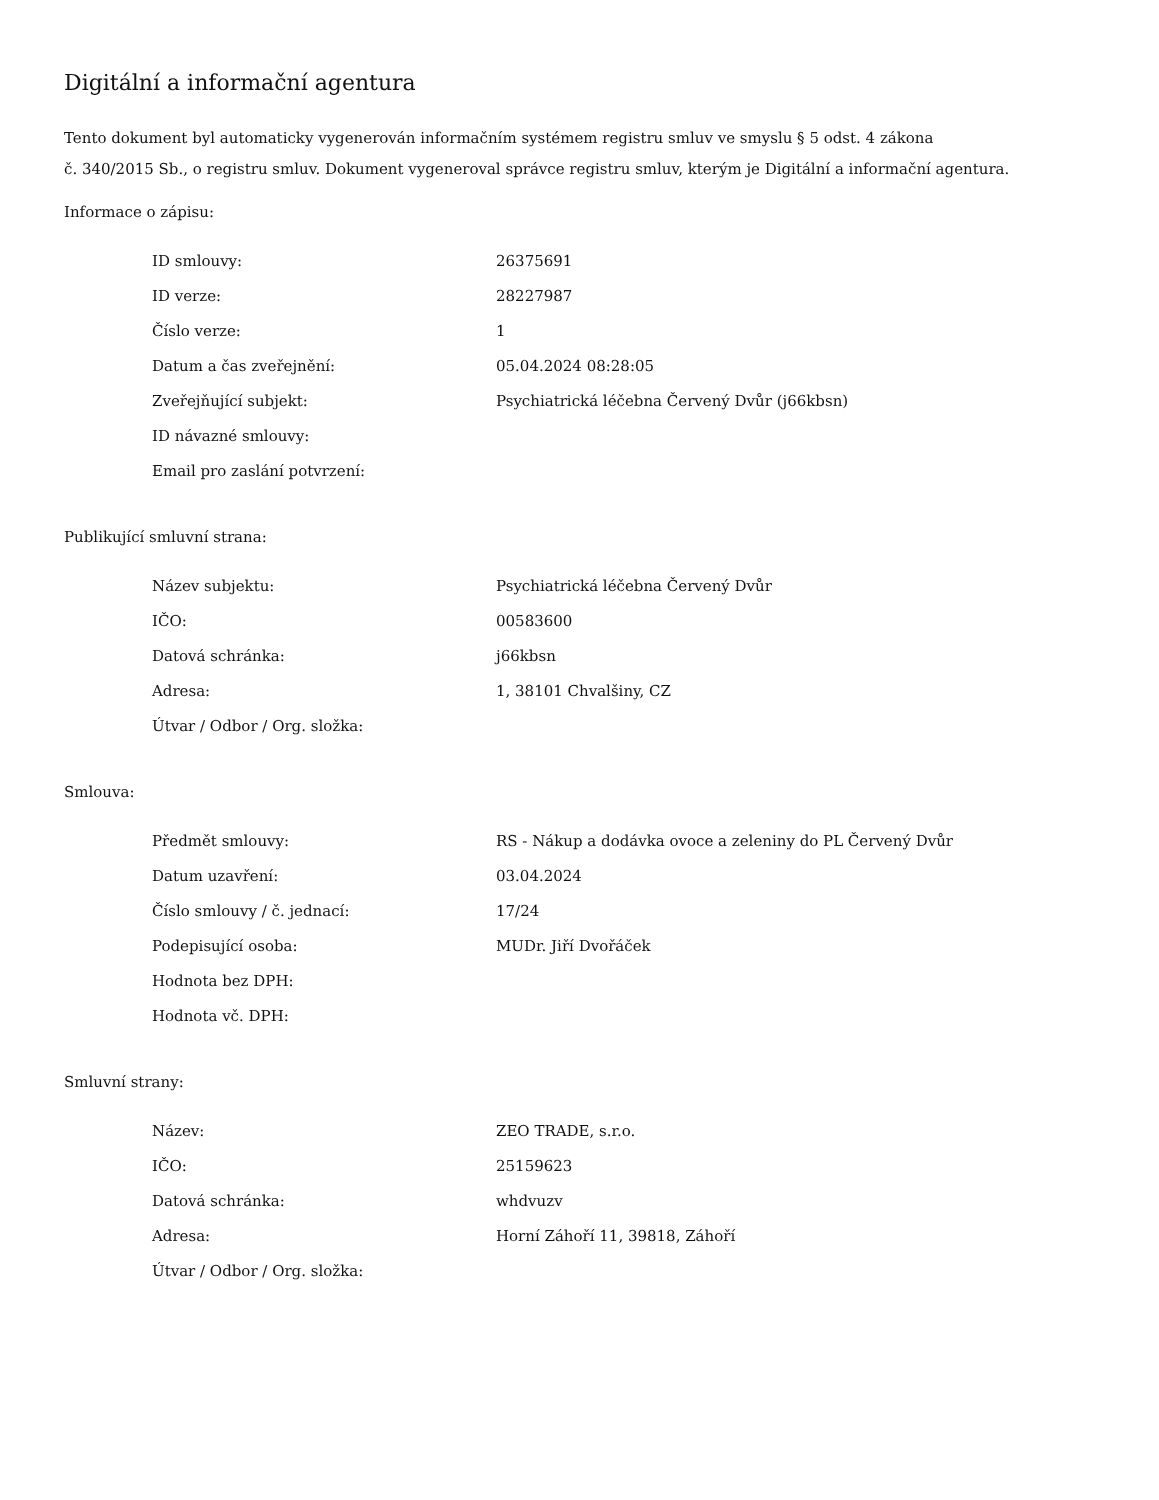Digitální a informační agentura
Tento dokument byl automaticky vygenerován informačním systémem registru smluv ve smyslu § 5 odst. 4 zákona
č. 340/2015 Sb., o registru smluv. Dokument vygeneroval správce registru smluv, kterým je Digitální a informační agentura.
Informace o zápisu:
| ID smlouvy: | 26375691 |
| ID verze: | 28227987 |
| Číslo verze: | 1 |
| Datum a čas zveřejnění: | 05.04.2024 08:28:05 |
| Zveřejňující subjekt: | Psychiatrická léčebna Červený Dvůr (j66kbsn) |
| ID návazné smlouvy: | |
| Email pro zaslání potvrzení: | |
Publikující smluvní strana:
| Název subjektu: | Psychiatrická léčebna Červený Dvůr |
| IČO: | 00583600 |
| Datová schránka: | j66kbsn |
| Adresa: | 1, 38101 Chvalšiny, CZ |
| Útvar / Odbor / Org. složka: | |
Smlouva:
| Předmět smlouvy: | RS - Nákup a dodávka ovoce a zeleniny do PL Červený Dvůr |
| Datum uzavření: | 03.04.2024 |
| Číslo smlouvy / č. jednací: | 17/24 |
| Podepisující osoba: | MUDr. Jiří Dvořáček |
| Hodnota bez DPH: | |
| Hodnota vč. DPH: | |
Smluvní strany:
| Název: | ZEO TRADE, s.r.o. |
| IČO: | 25159623 |
| Datová schránka: | whdvuzv |
| Adresa: | Horní Záhoří 11, 39818, Záhoří |
| Útvar / Odbor / Org. složka: | |